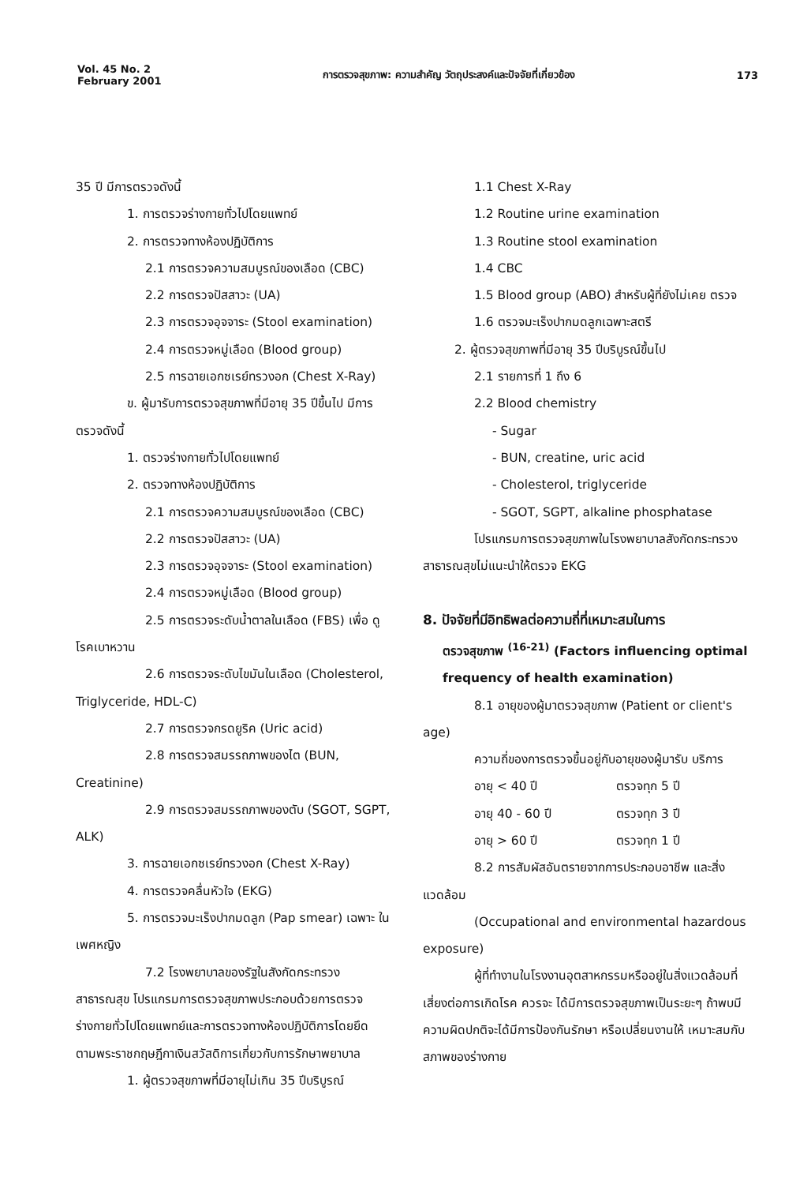Vol. 45 No. 2
February 2001
การตรวจสุขภาพ: ความสำคัญ วัตถุประสงค์และปัจจัยที่เกี่ยวข้อง
173
35 ปี มีการตรวจดังนี้
1. การตรวจร่างกายทั่วไปโดยแพทย์
2. การตรวจทางห้องปฏิบัติการ
2.1 การตรวจความสมบูรณ์ของเลือด (CBC)
2.2 การตรวจปัสสาวะ (UA)
2.3 การตรวจอุจจาระ (Stool examination)
2.4 การตรวจหมู่เลือด (Blood group)
2.5 การฉายเอกซเรย์ทรวงอก (Chest X-Ray)
ข. ผู้มารับการตรวจสุขภาพที่มีอายุ 35 ปีขึ้นไป มีการตรวจดังนี้
1. ตรวจร่างกายทั่วไปโดยแพทย์
2. ตรวจทางห้องปฏิบัติการ
2.1 การตรวจความสมบูรณ์ของเลือด (CBC)
2.2 การตรวจปัสสาวะ (UA)
2.3 การตรวจอุจจาระ (Stool examination)
2.4 การตรวจหมู่เลือด (Blood group)
2.5 การตรวจระดับน้ำตาลในเลือด (FBS) เพื่อ ดูโรคเบาหวาน
2.6 การตรวจระดับไขมันในเลือด (Cholesterol, Triglyceride, HDL-C)
2.7 การตรวจกรดยูริค (Uric acid)
2.8 การตรวจสมรรถภาพของไต (BUN, Creatinine)
2.9 การตรวจสมรรถภาพของตับ (SGOT, SGPT, ALK)
3. การฉายเอกซเรย์ทรวงอก (Chest X-Ray)
4. การตรวจคลื่นหัวใจ (EKG)
5. การตรวจมะเร็งปากมดลูก (Pap smear) เฉพาะ ในเพศหญิง
7.2 โรงพยาบาลของรัฐในสังกัดกระทรวง สาธารณสุข โปรแกรมการตรวจสุขภาพประกอบด้วยการตรวจร่างกายทั่วไปโดยแพทย์และการตรวจทางห้องปฏิบัติการโดยยึดตามพระราชกฤษฎีกาเงินสวัสดิการเกี่ยวกับการรักษาพยาบาล
1. ผู้ตรวจสุขภาพที่มีอายุไม่เกิน 35 ปีบริบูรณ์
1.1 Chest X-Ray
1.2 Routine urine examination
1.3 Routine stool examination
1.4 CBC
1.5 Blood group (ABO) สำหรับผู้ที่ยังไม่เคย ตรวจ
1.6 ตรวจมะเร็งปากมดลูกเฉพาะสตรี
2. ผู้ตรวจสุขภาพที่มีอายุ 35 ปีบริบูรณ์ขึ้นไป
2.1 รายการที่ 1 ถึง 6
2.2 Blood chemistry
- Sugar
- BUN, creatine, uric acid
- Cholesterol, triglyceride
- SGOT, SGPT, alkaline phosphatase
โปรแกรมการตรวจสุขภาพในโรงพยาบาลสังกัดกระทรวงสาธารณสุขไม่แนะนำให้ตรวจ EKG
8. ปัจจัยที่มีอิทธิพลต่อความถี่ที่เหมาะสมในการ
ตรวจสุขภาพ <sup>(16-21)</sup> (Factors influencing optimal frequency of health examination)
8.1 อายุของผู้มาตรวจสุขภาพ (Patient or client's age)
ความถี่ของการตรวจขึ้นอยู่กับอายุของผู้มารับ บริการ
อายุ < 40 ปี ตรวจทุก 5 ปี
อายุ 40 - 60 ปี ตรวจทุก 3 ปี
อายุ > 60 ปี ตรวจทุก 1 ปี
8.2 การสัมผัสอันตรายจากการประกอบอาชีพ และสิ่งแวดล้อม
(Occupational and environmental hazardous exposure)
ผู้ที่ทำงานในโรงงานอุตสาหกรรมหรืออยู่ในสิ่งแวดล้อมที่เสี่ยงต่อการเกิดโรค ควรจะ ได้มีการตรวจสุขภาพเป็นระยะๆ ถ้าพบมีความผิดปกติจะได้มีการป้องกันรักษา หรือเปลี่ยนงานให้ เหมาะสมกับสภาพของร่างกาย